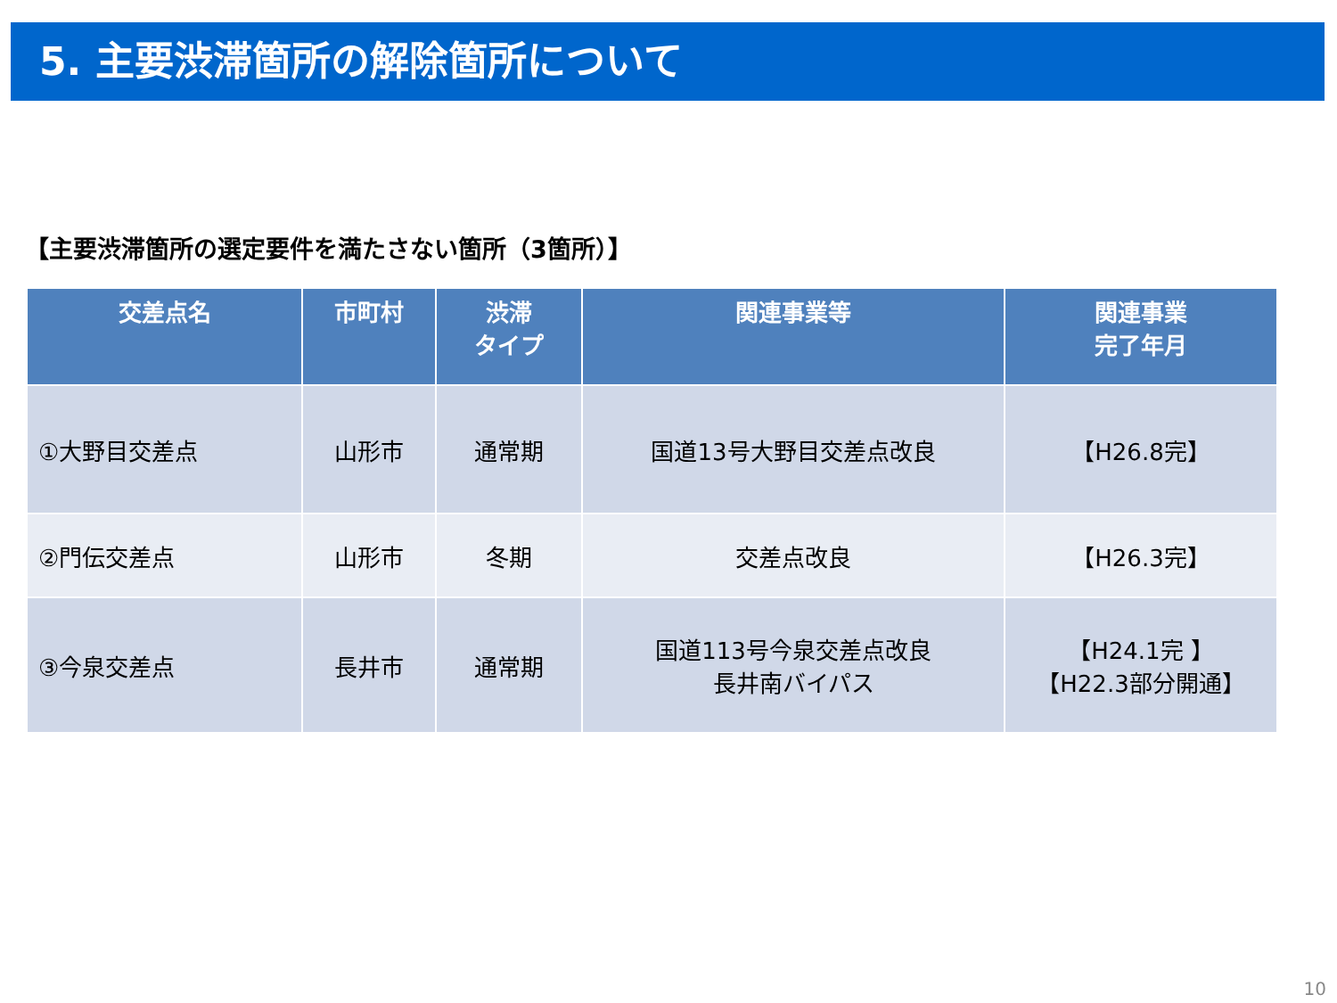5. 主要渋滞箇所の解除箇所について
【主要渋滞箇所の選定要件を満たさない箇所（3箇所）】
| 交差点名 | 市町村 | 渋滞 タイプ | 関連事業等 | 関連事業 完了年月 |
| --- | --- | --- | --- | --- |
| ①大野目交差点 | 山形市 | 通常期 | 国道13号大野目交差点改良 | 【H26.8完】 |
| ②門伝交差点 | 山形市 | 冬期 | 交差点改良 | 【H26.3完】 |
| ③今泉交差点 | 長井市 | 通常期 | 国道113号今泉交差点改良 長井南バイパス | 【H24.1完 】 【H22.3部分開通】 |
10